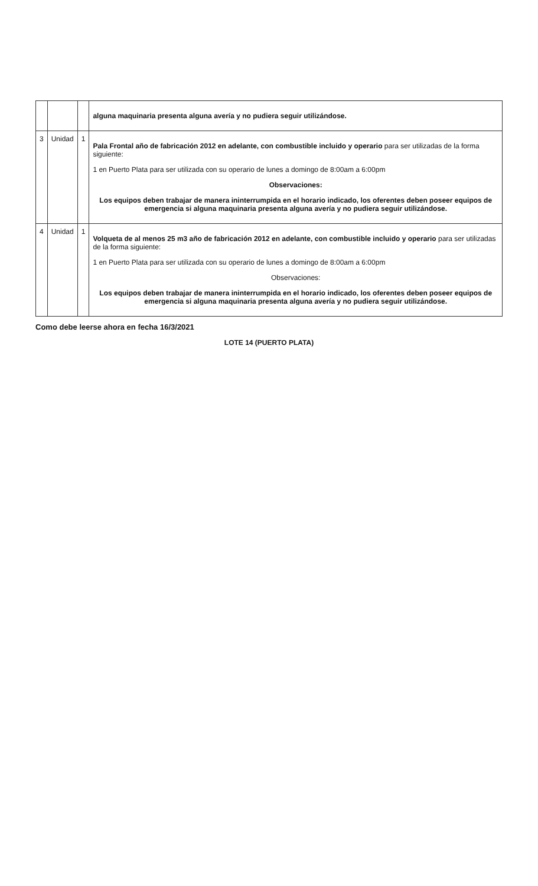| | | | alguna maquinaria presenta alguna avería y no pudiera seguir utilizándose. |
| 3 | Unidad | 1 | Pala Frontal año de fabricación 2012 en adelante, con combustible incluido y operario para ser utilizadas de la forma siguiente: 1 en Puerto Plata para ser utilizada con su operario de lunes a domingo de 8:00am a 6:00pm Observaciones: Los equipos deben trabajar de manera ininterrumpida en el horario indicado, los oferentes deben poseer equipos de emergencia si alguna maquinaria presenta alguna avería y no pudiera seguir utilizándose. |
| 4 | Unidad | 1 | Volqueta de al menos 25 m3 año de fabricación 2012 en adelante, con combustible incluido y operario para ser utilizadas de la forma siguiente: 1 en Puerto Plata para ser utilizada con su operario de lunes a domingo de 8:00am a 6:00pm Observaciones: Los equipos deben trabajar de manera ininterrumpida en el horario indicado, los oferentes deben poseer equipos de emergencia si alguna maquinaria presenta alguna avería y no pudiera seguir utilizándose. |
Como debe leerse ahora en fecha 16/3/2021
LOTE 14 (PUERTO PLATA)